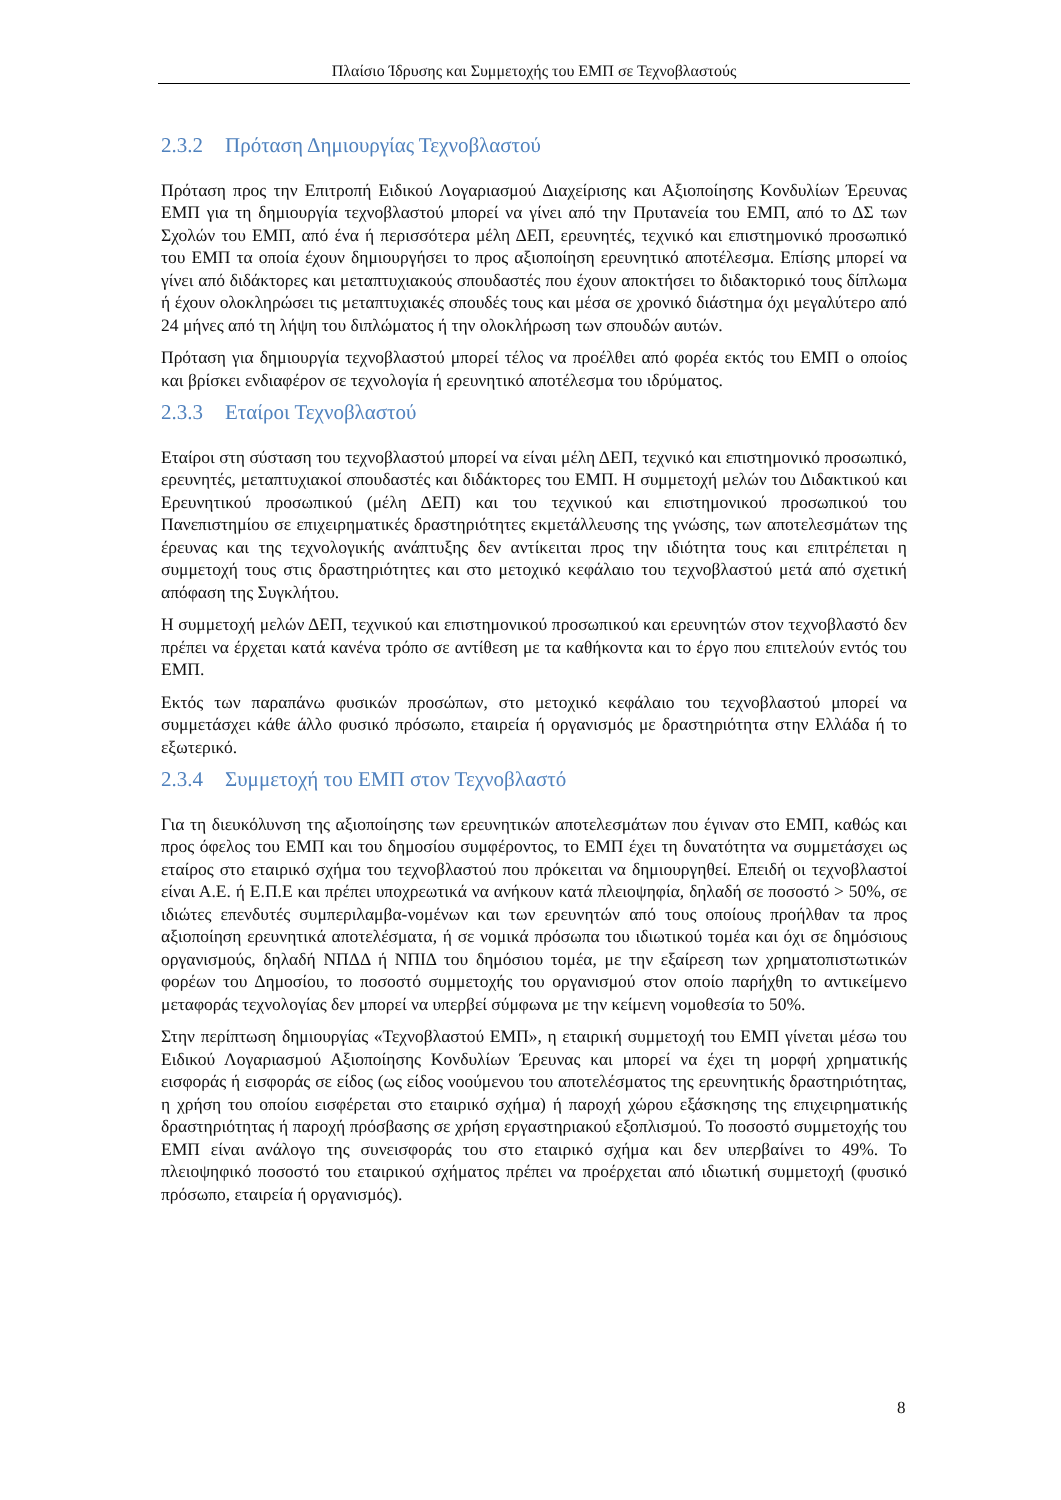Πλαίσιο Ίδρυσης και Συμμετοχής του ΕΜΠ σε Τεχνοβλαστούς
2.3.2 Πρόταση Δημιουργίας Τεχνοβλαστού
Πρόταση προς την Επιτροπή Ειδικού Λογαριασμού Διαχείρισης και Αξιοποίησης Κονδυλίων Έρευνας ΕΜΠ για τη δημιουργία τεχνοβλαστού μπορεί να γίνει από την Πρυτανεία του ΕΜΠ, από το ΔΣ των Σχολών του ΕΜΠ, από ένα ή περισσότερα μέλη ΔΕΠ, ερευνητές, τεχνικό και επιστημονικό προσωπικό του ΕΜΠ τα οποία έχουν δημιουργήσει το προς αξιοποίηση ερευνητικό αποτέλεσμα. Επίσης μπορεί να γίνει από διδάκτορες και μεταπτυχιακούς σπουδαστές που έχουν αποκτήσει το διδακτορικό τους δίπλωμα ή έχουν ολοκληρώσει τις μεταπτυχιακές σπουδές τους και μέσα σε χρονικό διάστημα όχι μεγαλύτερο από 24 μήνες από τη λήψη του διπλώματος ή την ολοκλήρωση των σπουδών αυτών.
Πρόταση για δημιουργία τεχνοβλαστού μπορεί τέλος να προέλθει από φορέα εκτός του ΕΜΠ ο οποίος και βρίσκει ενδιαφέρον σε τεχνολογία ή ερευνητικό αποτέλεσμα του ιδρύματος.
2.3.3 Εταίροι Τεχνοβλαστού
Εταίροι στη σύσταση του τεχνοβλαστού μπορεί να είναι μέλη ΔΕΠ, τεχνικό και επιστημονικό προσωπικό, ερευνητές, μεταπτυχιακοί σπουδαστές και διδάκτορες του ΕΜΠ. Η συμμετοχή μελών του Διδακτικού και Ερευνητικού προσωπικού (μέλη ΔΕΠ) και του τεχνικού και επιστημονικού προσωπικού του Πανεπιστημίου σε επιχειρηματικές δραστηριότητες εκμετάλλευσης της γνώσης, των αποτελεσμάτων της έρευνας και της τεχνολογικής ανάπτυξης δεν αντίκειται προς την ιδιότητα τους και επιτρέπεται η συμμετοχή τους στις δραστηριότητες και στο μετοχικό κεφάλαιο του τεχνοβλαστού μετά από σχετική απόφαση της Συγκλήτου.
Η συμμετοχή μελών ΔΕΠ, τεχνικού και επιστημονικού προσωπικού και ερευνητών στον τεχνοβλαστό δεν πρέπει να έρχεται κατά κανένα τρόπο σε αντίθεση με τα καθήκοντα και το έργο που επιτελούν εντός του ΕΜΠ.
Εκτός των παραπάνω φυσικών προσώπων, στο μετοχικό κεφάλαιο του τεχνοβλαστού μπορεί να συμμετάσχει κάθε άλλο φυσικό πρόσωπο, εταιρεία ή οργανισμός με δραστηριότητα στην Ελλάδα ή το εξωτερικό.
2.3.4 Συμμετοχή του ΕΜΠ στον Τεχνοβλαστό
Για τη διευκόλυνση της αξιοποίησης των ερευνητικών αποτελεσμάτων που έγιναν στο ΕΜΠ, καθώς και προς όφελος του ΕΜΠ και του δημοσίου συμφέροντος, το ΕΜΠ έχει τη δυνατότητα να συμμετάσχει ως εταίρος στο εταιρικό σχήμα του τεχνοβλαστού που πρόκειται να δημιουργηθεί. Επειδή οι τεχνοβλαστοί είναι Α.Ε. ή Ε.Π.Ε και πρέπει υποχρεωτικά να ανήκουν κατά πλειοψηφία, δηλαδή σε ποσοστό > 50%, σε ιδιώτες επενδυτές συμπεριλαμβα-νομένων και των ερευνητών από τους οποίους προήλθαν τα προς αξιοποίηση ερευνητικά αποτελέσματα, ή σε νομικά πρόσωπα του ιδιωτικού τομέα και όχι σε δημόσιους οργανισμούς, δηλαδή ΝΠΔΔ ή ΝΠΙΔ του δημόσιου τομέα, με την εξαίρεση των χρηματοπιστωτικών φορέων του Δημοσίου, το ποσοστό συμμετοχής του οργανισμού στον οποίο παρήχθη το αντικείμενο μεταφοράς τεχνολογίας δεν μπορεί να υπερβεί σύμφωνα με την κείμενη νομοθεσία το 50%.
Στην περίπτωση δημιουργίας «Τεχνοβλαστού ΕΜΠ», η εταιρική συμμετοχή του ΕΜΠ γίνεται μέσω του Ειδικού Λογαριασμού Αξιοποίησης Κονδυλίων Έρευνας και μπορεί να έχει τη μορφή χρηματικής εισφοράς ή εισφοράς σε είδος (ως είδος νοούμενου του αποτελέσματος της ερευνητικής δραστηριότητας, η χρήση του οποίου εισφέρεται στο εταιρικό σχήμα) ή παροχή χώρου εξάσκησης της επιχειρηματικής δραστηριότητας ή παροχή πρόσβασης σε χρήση εργαστηριακού εξοπλισμού. Το ποσοστό συμμετοχής του ΕΜΠ είναι ανάλογο της συνεισφοράς του στο εταιρικό σχήμα και δεν υπερβαίνει το 49%. Το πλειοψηφικό ποσοστό του εταιρικού σχήματος πρέπει να προέρχεται από ιδιωτική συμμετοχή (φυσικό πρόσωπο, εταιρεία ή οργανισμός).
8